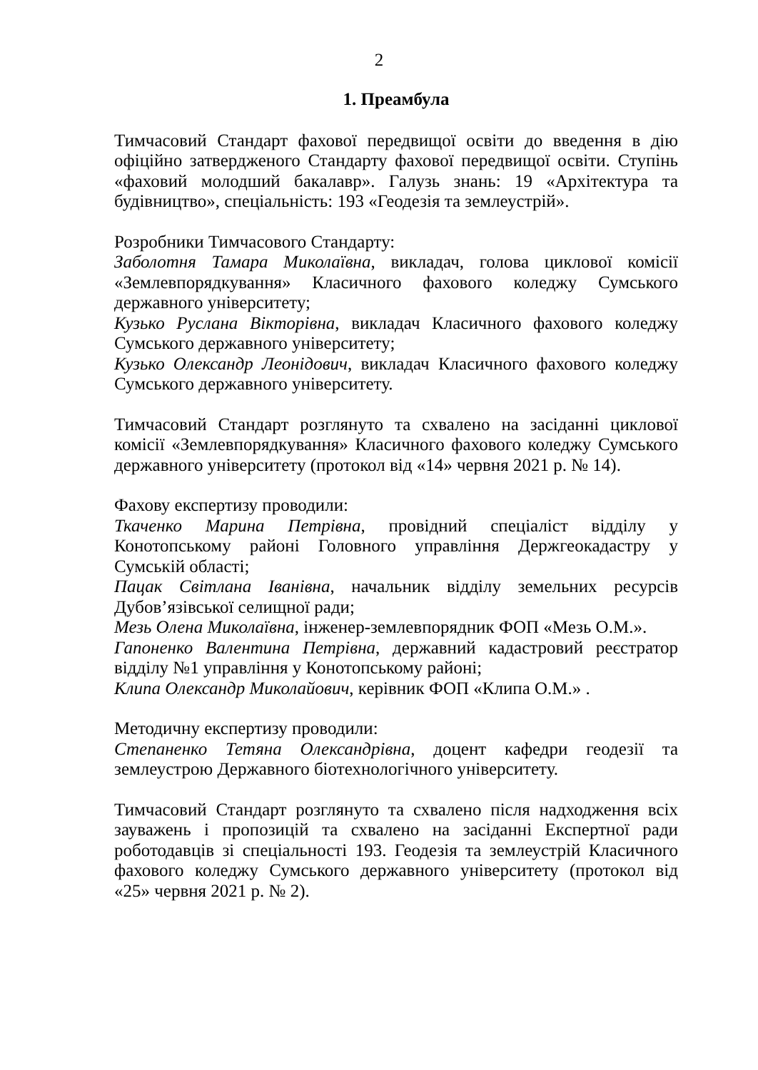2
1. Преамбула
Тимчасовий Стандарт фахової передвищої освіти до введення в дію офіційно затвердженого Стандарту фахової передвищої освіти. Ступінь «фаховий молодший бакалавр». Галузь знань: 19 «Архітектура та будівництво», спеціальність: 193 «Геодезія та землеустрій».
Розробники Тимчасового Стандарту:
Заболотня Тамара Миколаївна, викладач, голова циклової комісії «Землевпорядкування» Класичного фахового коледжу Сумського державного університету;
Кузько Руслана Вікторівна, викладач Класичного фахового коледжу Сумського державного університету;
Кузько Олександр Леонідович, викладач Класичного фахового коледжу Сумського державного університету.
Тимчасовий Стандарт розглянуто та схвалено на засіданні циклової комісії «Землевпорядкування» Класичного фахового коледжу Сумського державного університету (протокол від «14» червня 2021 р. № 14).
Фахову експертизу проводили:
Ткаченко Марина Петрівна, провідний спеціаліст відділу у Конотопському районі Головного управління Держгеокадастру у Сумській області;
Пацак Світлана Іванівна, начальник відділу земельних ресурсів Дубов’язівської селищної ради;
Мезь Олена Миколаївна, інженер-землевпорядник ФОП «Мезь О.М.».
Гапоненко Валентина Петрівна, державний кадастровий реєстратор відділу №1 управління у Конотопському районі;
Клипа Олександр Миколайович, керівник ФОП «Клипа О.М.» .
Методичну експертизу проводили:
Степаненко Тетяна Олександрівна, доцент кафедри геодезії та землеустрою Державного біотехнологічного університету.
Тимчасовий Стандарт розглянуто та схвалено після надходження всіх зауважень і пропозицій та схвалено на засіданні Експертної ради роботодавців зі спеціальності 193. Геодезія та землеустрій Класичного фахового коледжу Сумського державного університету (протокол від «25» червня 2021 р. № 2).